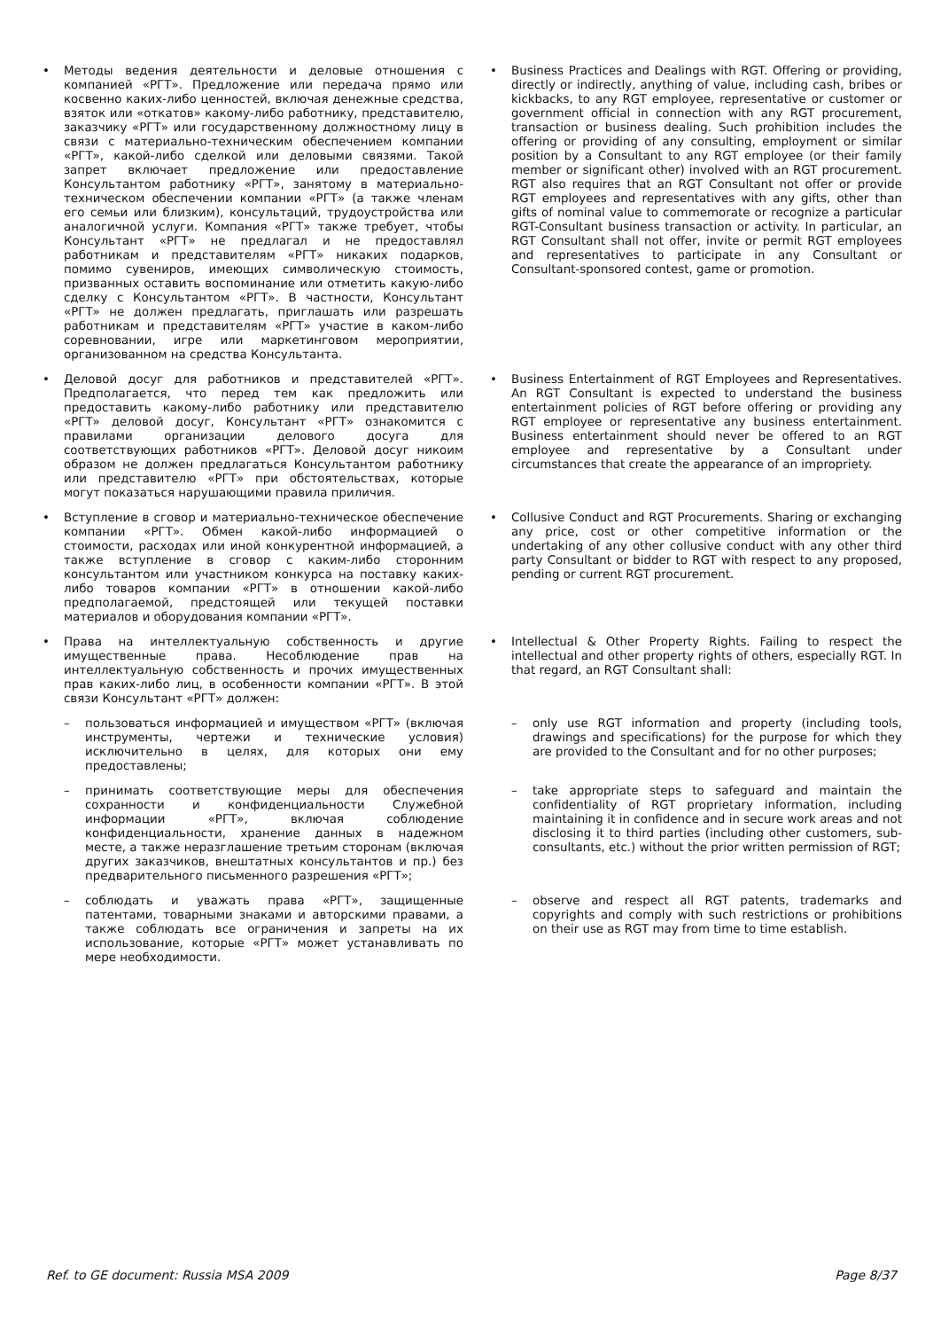| • Методы ведения деятельности и деловые отношения с компанией «РГТ». Предложение или передача прямо или косвенно каких-либо ценностей, включая денежные средства, взяток или «откатов» какому-либо работнику, представителю, заказчику «РГТ» или государственному должностному лицу в связи с материально-техническим обеспечением компании «РГТ», какой-либо сделкой или деловыми связями. Такой запрет включает предложение или предоставление Консультантом работнику «РГТ», занятому в материально-техническом обеспечении компании «РГТ» (а также членам его семьи или близким), консультаций, трудоустройства или аналогичной услуги. Компания «РГТ» также требует, чтобы Консультант «РГТ» не предлагал и не предоставлял работникам и представителям «РГТ» никаких подарков, помимо сувениров, имеющих символическую стоимость, призванных оставить воспоминание или отметить какую-либо сделку с Консультантом «РГТ». В частности, Консультант «РГТ» не должен предлагать, приглашать или разрешать работникам и представителям «РГТ» участие в каком-либо соревновании, игре или маркетинговом мероприятии, организованном на средства Консультанта. | • Business Practices and Dealings with RGT. Offering or providing, directly or indirectly, anything of value, including cash, bribes or kickbacks, to any RGT employee, representative or customer or government official in connection with any RGT procurement, transaction or business dealing. Such prohibition includes the offering or providing of any consulting, employment or similar position by a Consultant to any RGT employee (or their family member or significant other) involved with an RGT procurement. RGT also requires that an RGT Consultant not offer or provide RGT employees and representatives with any gifts, other than gifts of nominal value to commemorate or recognize a particular RGT-Consultant business transaction or activity. In particular, an RGT Consultant shall not offer, invite or permit RGT employees and representatives to participate in any Consultant or Consultant-sponsored contest, game or promotion. |
| • Деловой досуг для работников и представителей «РГТ». Предполагается, что перед тем как предложить или предоставить какому-либо работнику или представителю «РГТ» деловой досуг, Консультант «РГТ» ознакомится с правилами организации делового досуга для соответствующих работников «РГТ». Деловой досуг никоим образом не должен предлагаться Консультантом работнику или представителю «РГТ» при обстоятельствах, которые могут показаться нарушающими правила приличия. | • Business Entertainment of RGT Employees and Representatives. An RGT Consultant is expected to understand the business entertainment policies of RGT before offering or providing any RGT employee or representative any business entertainment. Business entertainment should never be offered to an RGT employee and representative by a Consultant under circumstances that create the appearance of an impropriety. |
| • Вступление в сговор и материально-техническое обеспечение компании «РГТ». Обмен какой-либо информацией о стоимости, расходах или иной конкурентной информацией, а также вступление в сговор с каким-либо сторонним консультантом или участником конкурса на поставку каких-либо товаров компании «РГТ» в отношении какой-либо предполагаемой, предстоящей или текущей поставки материалов и оборудования компании «РГТ». | • Collusive Conduct and RGT Procurements. Sharing or exchanging any price, cost or other competitive information or the undertaking of any other collusive conduct with any other third party Consultant or bidder to RGT with respect to any proposed, pending or current RGT procurement. |
| • Права на интеллектуальную собственность и другие имущественные права. Несоблюдение прав на интеллектуальную собственность и прочих имущественных прав каких-либо лиц, в особенности компании «РГТ». В этой связи Консультант «РГТ» должен: | • Intellectual & Other Property Rights. Failing to respect the intellectual and other property rights of others, especially RGT. In that regard, an RGT Consultant shall: |
| – пользоваться информацией и имуществом «РГТ» (включая инструменты, чертежи и технические условия) исключительно в целях, для которых они ему предоставлены; | – only use RGT information and property (including tools, drawings and specifications) for the purpose for which they are provided to the Consultant and for no other purposes; |
| – принимать соответствующие меры для обеспечения сохранности и конфиденциальности Служебной информации «РГТ», включая соблюдение конфиденциальности, хранение данных в надежном месте, а также неразглашение третьим сторонам (включая других заказчиков, внештатных консультантов и пр.) без предварительного письменного разрешения «РГТ»; | – take appropriate steps to safeguard and maintain the confidentiality of RGT proprietary information, including maintaining it in confidence and in secure work areas and not disclosing it to third parties (including other customers, sub-consultants, etc.) without the prior written permission of RGT; |
| – соблюдать и уважать права «РГТ», защищенные патентами, товарными знаками и авторскими правами, а также соблюдать все ограничения и запреты на их использование, которые «РГТ» может устанавливать по мере необходимости. | – observe and respect all RGT patents, trademarks and copyrights and comply with such restrictions or prohibitions on their use as RGT may from time to time establish. |
Ref. to GE document: Russia MSA 2009 Page 8/37